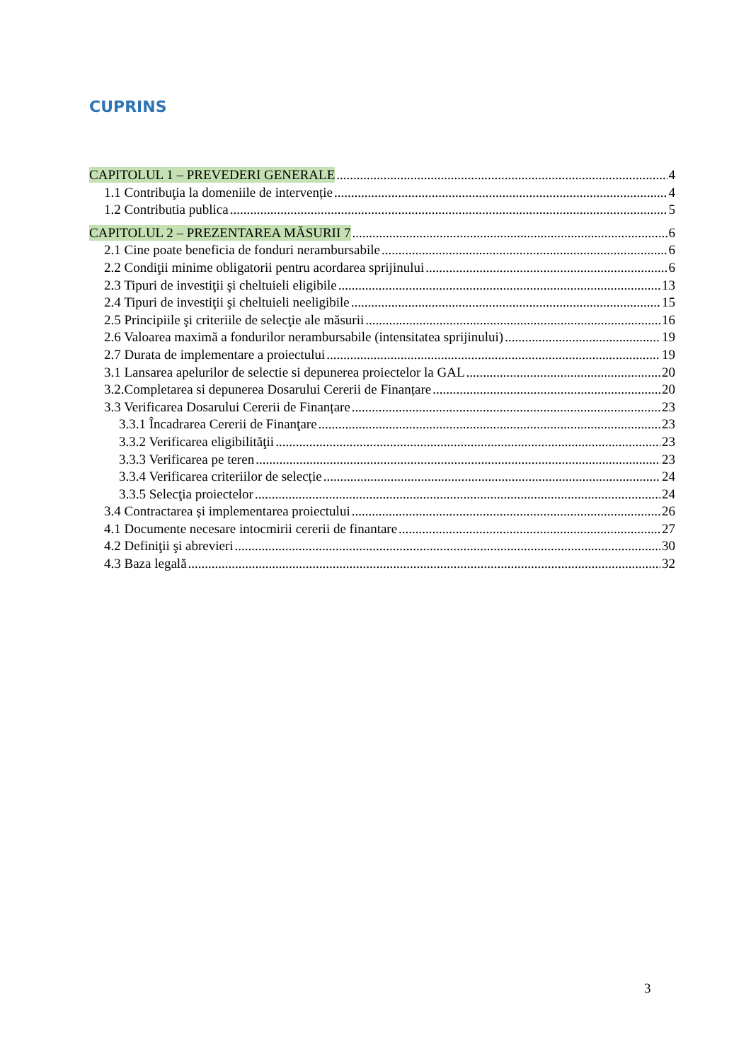CUPRINS
CAPITOLUL 1 – PREVEDERI GENERALE 4
1.1 Contribuţia la domeniile de intervenție 4
1.2 Contributia publica 5
CAPITOLUL 2 – PREZENTAREA MĂSURII 7 6
2.1 Cine poate beneficia de fonduri nerambursabile 6
2.2 Condiţii minime obligatorii pentru acordarea sprijinului 6
2.3 Tipuri de investiţii şi cheltuieli eligibile 13
2.4 Tipuri de investiţii şi cheltuieli neeligibile 15
2.5 Principiile şi criteriile de selecţie ale măsurii 16
2.6 Valoarea maximă a fondurilor nerambursabile (intensitatea sprijinului) 19
2.7 Durata de implementare a proiectului 19
3.1 Lansarea apelurilor de selectie si depunerea proiectelor la GAL 20
3.2.Completarea si depunerea Dosarului Cererii de Finanțare 20
3.3 Verificarea Dosarului Cererii de Finanțare 23
3.3.1 Încadrarea Cererii de Finanţare 23
3.3.2 Verificarea eligibilităţii 23
3.3.3 Verificarea pe teren 23
3.3.4 Verificarea criteriilor de selecție 24
3.3.5 Selecţia proiectelor 24
3.4 Contractarea și implementarea proiectului 26
4.1 Documente necesare intocmirii cererii de finantare 27
4.2 Definiţii şi abrevieri 30
4.3 Baza legală 32
3